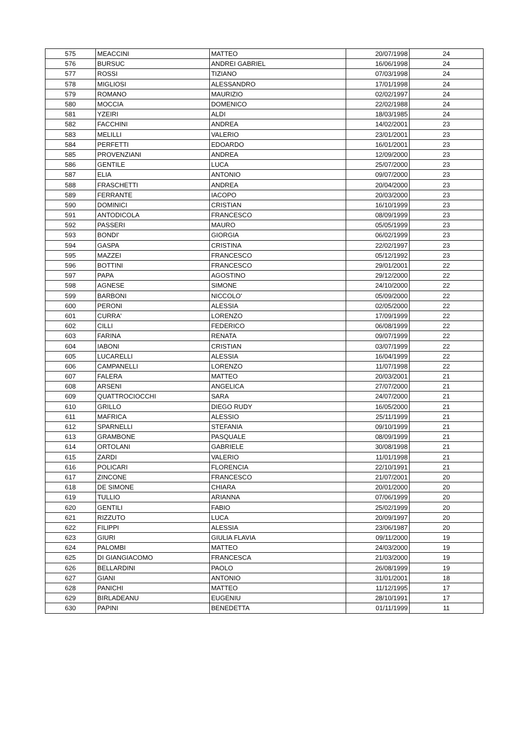| 575 | MEACCINI | MATTEO | 20/07/1998 | 24 |
| 576 | BURSUC | ANDREI GABRIEL | 16/06/1998 | 24 |
| 577 | ROSSI | TIZIANO | 07/03/1998 | 24 |
| 578 | MIGLIOSI | ALESSANDRO | 17/01/1998 | 24 |
| 579 | ROMANO | MAURIZIO | 02/02/1997 | 24 |
| 580 | MOCCIA | DOMENICO | 22/02/1988 | 24 |
| 581 | YZEIRI | ALDI | 18/03/1985 | 24 |
| 582 | FACCHINI | ANDREA | 14/02/2001 | 23 |
| 583 | MELILLI | VALERIO | 23/01/2001 | 23 |
| 584 | PERFETTI | EDOARDO | 16/01/2001 | 23 |
| 585 | PROVENZIANI | ANDREA | 12/09/2000 | 23 |
| 586 | GENTILE | LUCA | 25/07/2000 | 23 |
| 587 | ELIA | ANTONIO | 09/07/2000 | 23 |
| 588 | FRASCHETTI | ANDREA | 20/04/2000 | 23 |
| 589 | FERRANTE | IACOPO | 20/03/2000 | 23 |
| 590 | DOMINICI | CRISTIAN | 16/10/1999 | 23 |
| 591 | ANTODICOLA | FRANCESCO | 08/09/1999 | 23 |
| 592 | PASSERI | MAURO | 05/05/1999 | 23 |
| 593 | BONDI' | GIORGIA | 06/02/1999 | 23 |
| 594 | GASPA | CRISTINA | 22/02/1997 | 23 |
| 595 | MAZZEI | FRANCESCO | 05/12/1992 | 23 |
| 596 | BOTTINI | FRANCESCO | 29/01/2001 | 22 |
| 597 | PAPA | AGOSTINO | 29/12/2000 | 22 |
| 598 | AGNESE | SIMONE | 24/10/2000 | 22 |
| 599 | BARBONI | NICCOLO' | 05/09/2000 | 22 |
| 600 | PERONI | ALESSIA | 02/05/2000 | 22 |
| 601 | CURRA' | LORENZO | 17/09/1999 | 22 |
| 602 | CILLI | FEDERICO | 06/08/1999 | 22 |
| 603 | FARINA | RENATA | 09/07/1999 | 22 |
| 604 | IABONI | CRISTIAN | 03/07/1999 | 22 |
| 605 | LUCARELLI | ALESSIA | 16/04/1999 | 22 |
| 606 | CAMPANELLI | LORENZO | 11/07/1998 | 22 |
| 607 | FALERA | MATTEO | 20/03/2001 | 21 |
| 608 | ARSENI | ANGELICA | 27/07/2000 | 21 |
| 609 | QUATTROCIOCCHI | SARA | 24/07/2000 | 21 |
| 610 | GRILLO | DIEGO RUDY | 16/05/2000 | 21 |
| 611 | MAFRICA | ALESSIO | 25/11/1999 | 21 |
| 612 | SPARNELLI | STEFANIA | 09/10/1999 | 21 |
| 613 | GRAMBONE | PASQUALE | 08/09/1999 | 21 |
| 614 | ORTOLANI | GABRIELE | 30/08/1998 | 21 |
| 615 | ZARDI | VALERIO | 11/01/1998 | 21 |
| 616 | POLICARI | FLORENCIA | 22/10/1991 | 21 |
| 617 | ZINCONE | FRANCESCO | 21/07/2001 | 20 |
| 618 | DE SIMONE | CHIARA | 20/01/2000 | 20 |
| 619 | TULLIO | ARIANNA | 07/06/1999 | 20 |
| 620 | GENTILI | FABIO | 25/02/1999 | 20 |
| 621 | RIZZUTO | LUCA | 20/09/1997 | 20 |
| 622 | FILIPPI | ALESSIA | 23/06/1987 | 20 |
| 623 | GIURI | GIULIA FLAVIA | 09/11/2000 | 19 |
| 624 | PALOMBI | MATTEO | 24/03/2000 | 19 |
| 625 | DI GIANGIACOMO | FRANCESCA | 21/03/2000 | 19 |
| 626 | BELLARDINI | PAOLO | 26/08/1999 | 19 |
| 627 | GIANI | ANTONIO | 31/01/2001 | 18 |
| 628 | PANICHI | MATTEO | 11/12/1995 | 17 |
| 629 | BIRLADEANU | EUGENIU | 28/10/1991 | 17 |
| 630 | PAPINI | BENEDETTA | 01/11/1999 | 11 |